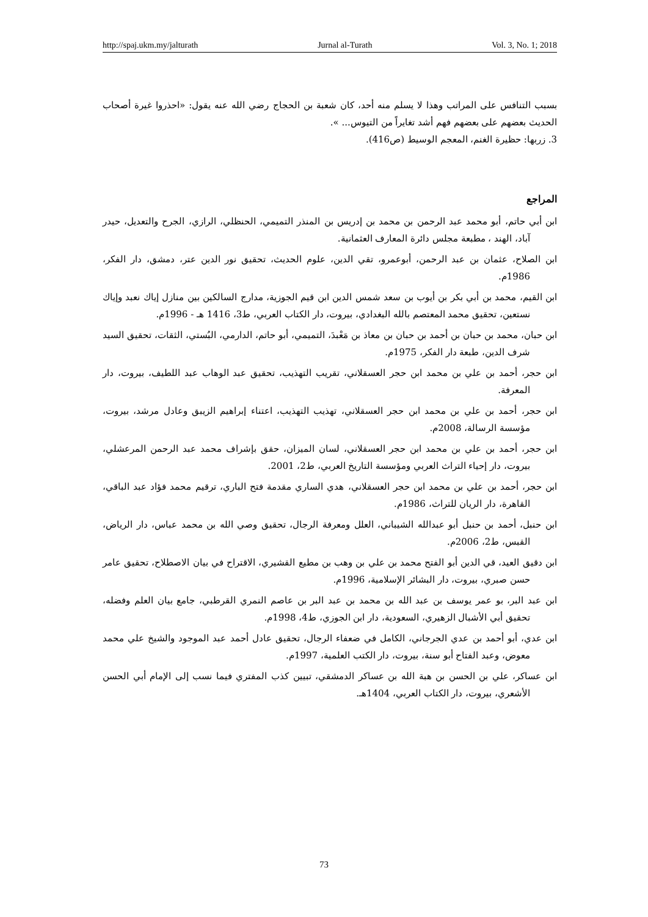http://spaj.ukm.my/jalturath Jurnal al-Turath Vol. 3, No. 1; 2018
بسبب التنافس على المراتب وهذا لا يسلم منه أحد، كان شعبة بن الحجاج رضي الله عنه يقول: «احذروا غيرة أصحاب الحديث بعضهم على بعضهم فهم أشد تغايراً من التيوس... ».
3. زربها: حظيرة الغنم، المعجم الوسيط (ص416).
المراجع
ابن أبي حاتم، أبو محمد عبد الرحمن بن محمد بن إدريس بن المنذر التميمي، الحنظلي، الرازي، الجرح والتعديل، حيدر آباد، الهند ، مطبعة مجلس دائرة المعارف العثمانية.
ابن الصلاح، عثمان بن عبد الرحمن، أبوعمرو، تقي الدين، علوم الحديث، تحقيق نور الدين عتر، دمشق، دار الفكر، 1986م.
ابن القيم، محمد بن أبي بكر بن أيوب بن سعد شمس الدين ابن قيم الجوزية، مدارج السالكين بين منازل إياك نعبد وإياك نستعين، تحقيق محمد المعتصم بالله البغدادي، بيروت، دار الكتاب العربي، ط3، 1416 هـ - 1996م.
ابن حبان، محمد بن حبان بن أحمد بن حبان بن معاذ بن مَعْبدَ، التميمي، أبو حاتم، الدارمي، البُستي، الثقات، تحقيق السيد شرف الدين، طبعة دار الفكر، 1975م.
ابن حجر، أحمد بن علي بن محمد ابن حجر العسقلاني، تقريب التهذيب، تحقيق عبد الوهاب عبد اللطيف، بيروت، دار المعرفة.
ابن حجر، أحمد بن علي بن محمد ابن حجر العسقلاني، تهذيب التهذيب، اعتناء إبراهيم الزيبق وعادل مرشد، بيروت، مؤسسة الرسالة، 2008م.
ابن حجر، أحمد بن علي بن محمد ابن حجر العسقلاني، لسان الميزان، حقق بإشراف محمد عبد الرحمن المرعشلي، بيروت، دار إحياء التراث العربي ومؤسسة التاريخ العربي، ط2، 2001.
ابن حجر، أحمد بن علي بن محمد ابن حجر العسقلاني، هدي الساري مقدمة فتح الباري، ترقيم محمد فؤاد عبد الباقي، القاهرة، دار الريان للتراث، 1986م.
ابن حنبل، أحمد بن حنبل أبو عبدالله الشيباني، العلل ومعرفة الرجال، تحقيق وصي الله بن محمد عباس، دار الرياض، القبس، ط2، 2006م.
ابن دقيق العيد، قي الدين أبو الفتح محمد بن علي بن وهب بن مطيع القشيري، الاقتراح في بيان الاصطلاح، تحقيق عامر حسن صبري، بيروت، دار البشائر الإسلامية، 1996م.
ابن عبد البر، بو عمر يوسف بن عبد الله بن محمد بن عبد البر بن عاصم النمري القرطبي، جامع بيان العلم وفضله، تحقيق أبي الأشبال الزهيري، السعودية، دار ابن الجوزي، ط4، 1998م.
ابن عدي، أبو أحمد بن عدي الجرجاني، الكامل في ضعفاء الرجال، تحقيق عادل أحمد عبد الموجود والشيخ علي محمد معوض، وعبد الفتاح أبو سنة، بيروت، دار الكتب العلمية، 1997م.
ابن عساكر، علي بن الحسن بن هبة الله بن عساكر الدمشقي، تبيين كذب المفتري فيما نسب إلى الإمام أبي الحسن الأشعري، بيروت، دار الكتاب العربي، 1404هـ.
73